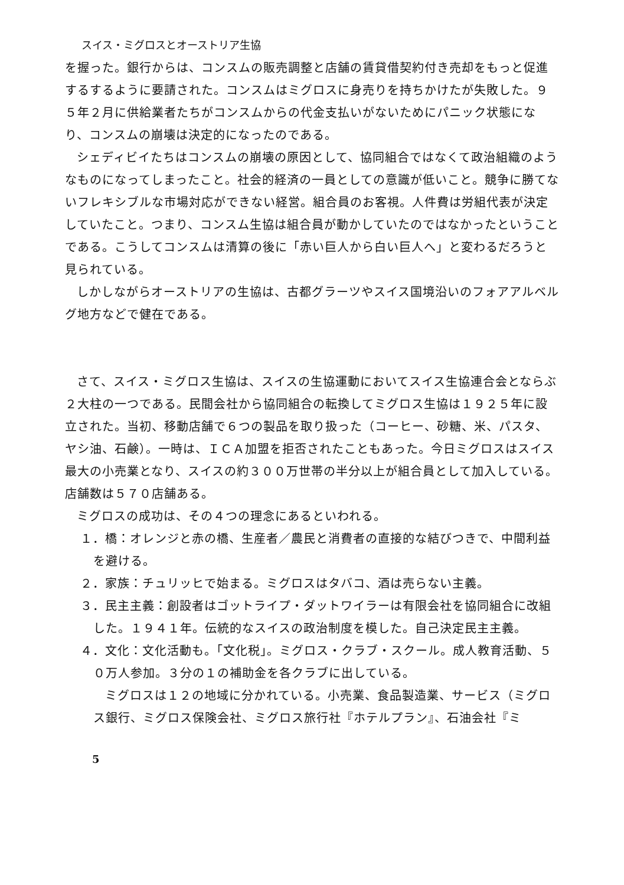スイス・ミグロスとオーストリア生協
を握った。銀行からは、コンスムの販売調整と店舗の賃貸借契約付き売却をもっと促進するするように要請された。コンスムはミグロスに身売りを持ちかけたが失敗した。９５年２月に供給業者たちがコンスムからの代金支払いがないためにパニック状態になり、コンスムの崩壊は決定的になったのである。
シェディビイたちはコンスムの崩壊の原因として、協同組合ではなくて政治組織のようなものになってしまったこと。社会的経済の一員としての意識が低いこと。競争に勝てないフレキシブルな市場対応ができない経営。組合員のお客視。人件費は労組代表が決定していたこと。つまり、コンスム生協は組合員が動かしていたのではなかったということである。こうしてコンスムは清算の後に「赤い巨人から白い巨人へ」と変わるだろうと見られている。
しかしながらオーストリアの生協は、古都グラーツやスイス国境沿いのフォアアルベルグ地方などで健在である。
さて、スイス・ミグロス生協は、スイスの生協運動においてスイス生協連合会とならぶ２大柱の一つである。民間会社から協同組合の転換してミグロス生協は１９２５年に設立された。当初、移動店舗で６つの製品を取り扱った（コーヒー、砂糖、米、パスタ、ヤシ油、石鹸）。一時は、ＩＣＡ加盟を拒否されたこともあった。今日ミグロスはスイス最大の小売業となり、スイスの約３００万世帯の半分以上が組合員として加入している。店舗数は５７０店舗ある。
ミグロスの成功は、その４つの理念にあるといわれる。
１．橋：オレンジと赤の橋、生産者／農民と消費者の直接的な結びつきで、中間利益を避ける。
２．家族：チュリッヒで始まる。ミグロスはタバコ、酒は売らない主義。
３．民主主義：創設者はゴットライプ・ダットワイラーは有限会社を協同組合に改組した。１９４１年。伝統的なスイスの政治制度を模した。自己決定民主主義。
４．文化：文化活動も。「文化税」。ミグロス・クラブ・スクール。成人教育活動、５０万人参加。３分の１の補助金を各クラブに出している。
ミグロスは１２の地域に分かれている。小売業、食品製造業、サービス（ミグロス銀行、ミグロス保険会社、ミグロス旅行社『ホテルプラン』、石油会社『ミ
5